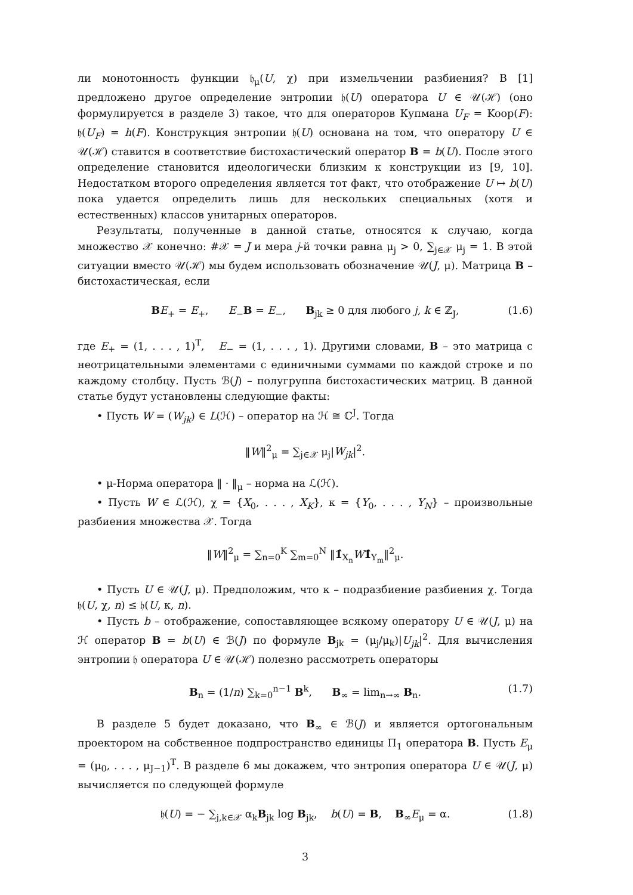ли монотонность функции 𝔥<sub>μ</sub>(U, χ) при измельчении разбиения? В [1] предложено другое определение энтропии 𝔥(U) оператора U ∈ 𝒰(ℋ) (оно формулируется в разделе 3) такое, что для операторов Купмана U<sub>F</sub> = Koop(F): 𝔥(U<sub>F</sub>) = h(F). Конструкция энтропии 𝔥(U) основана на том, что оператору U ∈ 𝒰(ℋ) ставится в соответствие бистохастический оператор B = b(U). После этого определение становится идеологически близким к конструкции из [9, 10]. Недостатком второго определения является тот факт, что отображение U ↦ b(U) пока удается определить лишь для нескольких специальных (хотя и естественных) классов унитарных операторов.
Результаты, полученные в данной статье, относятся к случаю, когда множество 𝒳 конечно: #𝒳 = J и мера j-й точки равна μ<sub>j</sub> > 0, ∑<sub>j∈𝒳</sub> μ<sub>j</sub> = 1. В этой ситуации вместо 𝒰(ℋ) мы будем использовать обозначение 𝒰(J, μ). Матрица B – бистохастическая, если
BE<sub>+</sub> = E<sub>+</sub>, E<sub>−</sub>B = E<sub>−</sub>, B<sub>jk</sub> ≥ 0 для любого j, k ∈ ℤ<sub>J</sub>, (1.6)
где E<sub>+</sub> = (1, . . . , 1)<sup>T</sup>, E<sub>−</sub> = (1, . . . , 1). Другими словами, B – это матрица с неотрицательными элементами с единичными суммами по каждой строке и по каждому столбцу. Пусть ℬ(J) – полугруппа бистохастических матриц. В данной статье будут установлены следующие факты:
• Пусть W = (W<sub>jk</sub>) ∈ L(ℋ) – оператор на ℋ ≅ ℂ<sup>J</sup>. Тогда
‖W‖<sup>2</sup><sub>μ</sub> = ∑<sub>j∈𝒳</sub> μ<sub>j</sub>|W<sub>jk</sub>|<sup>2</sup>.
• μ-Норма оператора ‖ · ‖<sub>μ</sub> – норма на ℒ(ℋ).
• Пусть W ∈ ℒ(ℋ), χ = {X<sub>0</sub>, . . . , X<sub>K</sub>}, κ = {Y<sub>0</sub>, . . . , Y<sub>N</sub>} – произвольные разбиения множества 𝒳. Тогда
‖W‖<sup>2</sup><sub>μ</sub> = ∑<sub>n=0</sub><sup>K</sup> ∑<sub>m=0</sub><sup>N</sup> ‖1̂<sub>X<sub>n</sub></sub>W 1̂<sub>Y<sub>m</sub></sub>‖<sup>2</sup><sub>μ</sub>.
• Пусть U ∈ 𝒰(J, μ). Предположим, что κ – подразбиение разбиения χ. Тогда 𝔥(U, χ, n) ≤ 𝔥(U, κ, n).
• Пусть b – отображение, сопоставляющее всякому оператору U ∈ 𝒰(J, μ) на ℋ оператор B = b(U) ∈ ℬ(J) по формуле B<sub>jk</sub> = (μ<sub>j</sub>/μ<sub>k</sub>)|U<sub>jk</sub>|<sup>2</sup>. Для вычисления энтропии 𝔥 оператора U ∈ 𝒰(ℋ) полезно рассмотреть операторы
B<sub>n</sub> = (1/n) ∑<sub>k=0</sub><sup>n−1</sup> B<sup>k</sup>, B<sub>∞</sub> = lim<sub>n→∞</sub> B<sub>n</sub>. (1.7)
В разделе 5 будет доказано, что B<sub>∞</sub> ∈ ℬ(J) и является ортогональным проектором на собственное подпространство единицы Π<sub>1</sub> оператора B. Пусть E<sub>μ</sub> = (μ<sub>0</sub>, . . . , μ<sub>J−1</sub>)<sup>T</sup>. В разделе 6 мы докажем, что энтропия оператора U ∈ 𝒰(J, μ) вычисляется по следующей формуле
𝔥(U) = − ∑<sub>j,k∈𝒳</sub> α<sub>k</sub>B<sub>jk</sub> log B<sub>jk</sub>, b(U) = B, B<sub>∞</sub>E<sub>μ</sub> = α. (1.8)
3